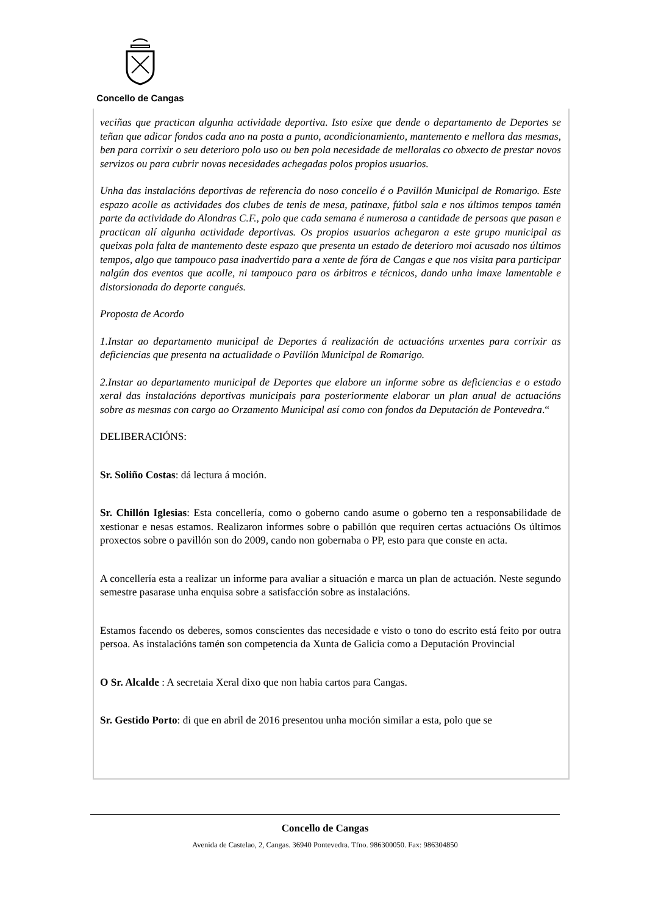Concello de Cangas
veciñas que practican algunha actividade deportiva. Isto esixe que dende o departamento de Deportes se teñan que adicar fondos cada ano na posta a punto, acondicionamiento, mantemento e mellora das mesmas, ben para corrixir o seu deterioro polo uso ou ben pola necesidade de melloralas co obxecto de prestar novos servizos ou para cubrir novas necesidades achegadas polos propios usuarios.
Unha das instalacións deportivas de referencia do noso concello é o Pavillón Municipal de Romarigo. Este espazo acolle as actividades dos clubes de tenis de mesa, patinaxe, fútbol sala e nos últimos tempos tamén parte da actividade do Alondras C.F., polo que cada semana é numerosa a cantidade de persoas que pasan e practican alí algunha actividade deportivas. Os propios usuarios achegaron a este grupo municipal as queixas pola falta de mantemento deste espazo que presenta un estado de deterioro moi acusado nos últimos tempos, algo que tampouco pasa inadvertido para a xente de fóra de Cangas e que nos visita para participar nalgún dos eventos que acolle, ni tampouco para os árbitros e técnicos, dando unha imaxe lamentable e distorsionada do deporte cangués.
Proposta de Acordo
1.Instar ao departamento municipal de Deportes á realización de actuacións urxentes para corrixir as deficiencias que presenta na actualidade o Pavillón Municipal de Romarigo.
2.Instar ao departamento municipal de Deportes que elabore un informe sobre as deficiencias e o estado xeral das instalacións deportivas municipais para posteriormente elaborar un plan anual de actuacións sobre as mesmas con cargo ao Orzamento Municipal así como con fondos da Deputación de Pontevedra.“
DELIBERACIÓNS:
Sr. Soliño Costas: dá lectura á moción.
Sr. Chillón Iglesias: Esta concellería, como o goberno cando asume o goberno ten a responsabilidade de xestionar e nesas estamos. Realizaron informes sobre o pabillón que requiren certas actuacións Os últimos proxectos sobre o pavillón son do 2009, cando non gobernaba o PP, esto para que conste en acta.
A concellería esta a realizar un informe para avaliar a situación e marca un plan de actuación. Neste segundo semestre pasarase unha enquisa sobre a satisfacción sobre as instalacións.
Estamos facendo os deberes, somos conscientes das necesidade e visto o tono do escrito está feito por outra persoa. As instalacións tamén son competencia da Xunta de Galicia como a Deputación Provincial
O Sr. Alcalde : A secretaia Xeral dixo que non habia cartos para Cangas.
Sr. Gestido Porto: di que en abril de 2016 presentou unha moción similar a esta, polo que se
Concello de Cangas
Avenida de Castelao, 2, Cangas. 36940 Pontevedra. Tfno. 986300050. Fax: 986304850